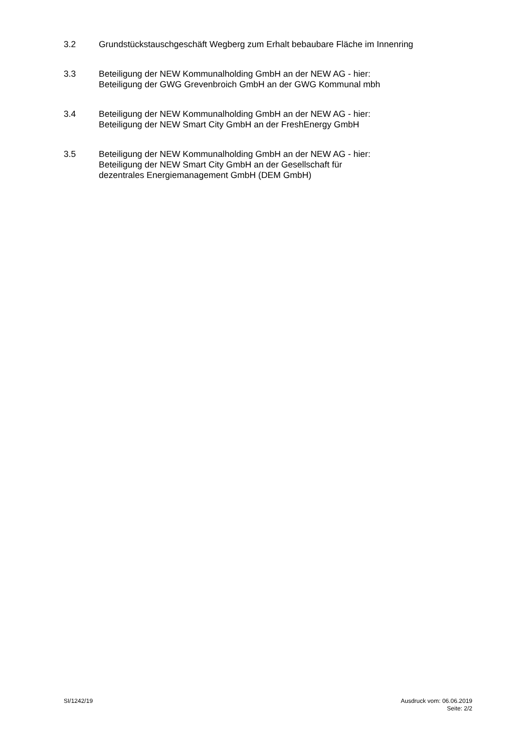3.2 Grundstückstauschgeschäft Wegberg zum Erhalt bebaubare Fläche im Innenring
3.3 Beteiligung der NEW Kommunalholding GmbH an der NEW AG - hier:
Beteiligung der GWG Grevenbroich GmbH an der GWG Kommunal mbh
3.4 Beteiligung der NEW Kommunalholding GmbH an der NEW AG - hier:
Beteiligung der NEW Smart City GmbH an der FreshEnergy GmbH
3.5 Beteiligung der NEW Kommunalholding GmbH an der NEW AG - hier:
Beteiligung der NEW Smart City GmbH an der Gesellschaft für
dezentrales Energiemanagement GmbH (DEM GmbH)
SI/1242/19 Ausdruck vom: 06.06.2019
Seite: 2/2